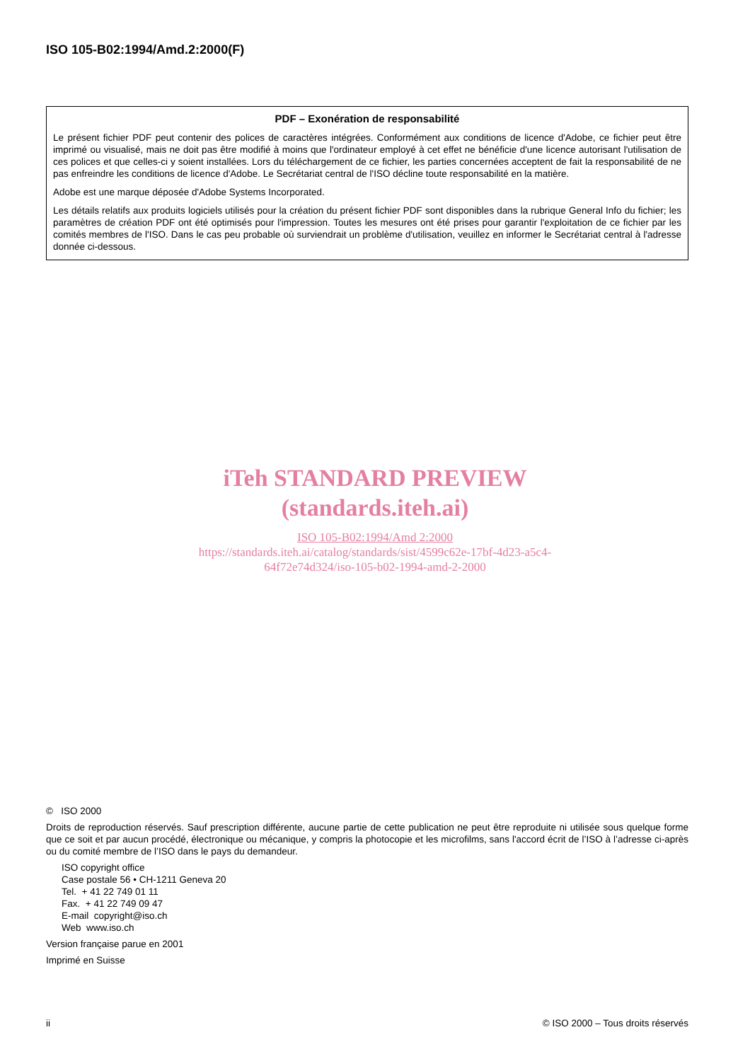ISO 105-B02:1994/Amd.2:2000(F)
PDF – Exonération de responsabilité
Le présent fichier PDF peut contenir des polices de caractères intégrées. Conformément aux conditions de licence d'Adobe, ce fichier peut être imprimé ou visualisé, mais ne doit pas être modifié à moins que l'ordinateur employé à cet effet ne bénéficie d'une licence autorisant l'utilisation de ces polices et que celles-ci y soient installées. Lors du téléchargement de ce fichier, les parties concernées acceptent de fait la responsabilité de ne pas enfreindre les conditions de licence d'Adobe. Le Secrétariat central de l'ISO décline toute responsabilité en la matière.
Adobe est une marque déposée d'Adobe Systems Incorporated.
Les détails relatifs aux produits logiciels utilisés pour la création du présent fichier PDF sont disponibles dans la rubrique General Info du fichier; les paramètres de création PDF ont été optimisés pour l'impression. Toutes les mesures ont été prises pour garantir l'exploitation de ce fichier par les comités membres de l'ISO. Dans le cas peu probable où surviendrait un problème d'utilisation, veuillez en informer le Secrétariat central à l'adresse donnée ci-dessous.
iTeh STANDARD PREVIEW
(standards.iteh.ai)
ISO 105-B02:1994/Amd 2:2000
https://standards.iteh.ai/catalog/standards/sist/4599c62e-17bf-4d23-a5c4-
64f72e74d324/iso-105-b02-1994-amd-2-2000
© ISO 2000
Droits de reproduction réservés. Sauf prescription différente, aucune partie de cette publication ne peut être reproduite ni utilisée sous quelque forme que ce soit et par aucun procédé, électronique ou mécanique, y compris la photocopie et les microfilms, sans l'accord écrit de l’ISO à l’adresse ci-après ou du comité membre de l’ISO dans le pays du demandeur.
ISO copyright office
Case postale 56 • CH-1211 Geneva 20
Tel. + 41 22 749 01 11
Fax. + 41 22 749 09 47
E-mail copyright@iso.ch
Web www.iso.ch
Version française parue en 2001
Imprimé en Suisse
ii © ISO 2000 – Tous droits réservés